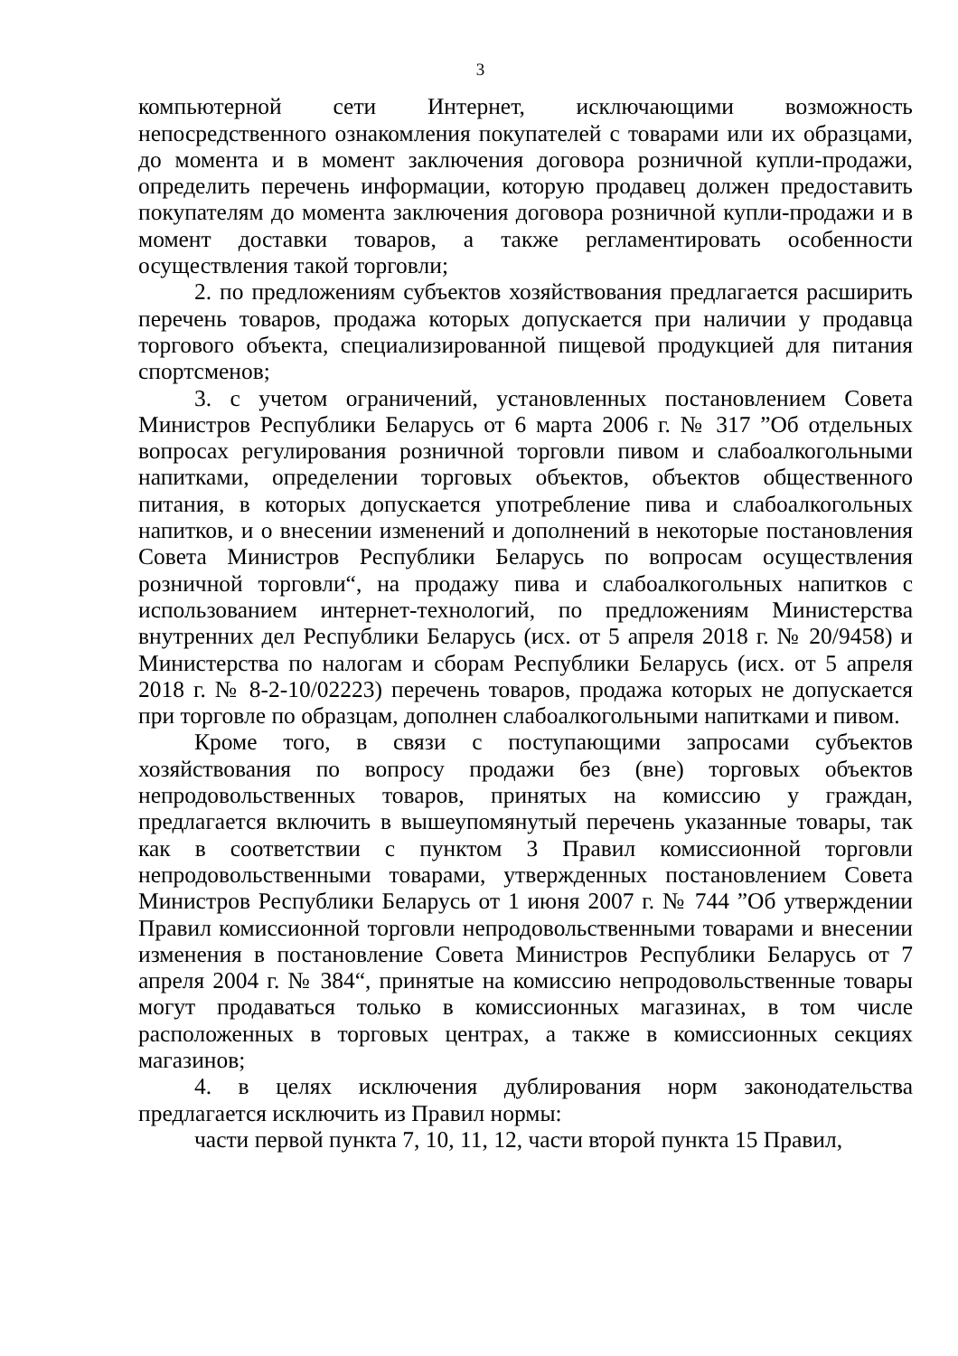3
компьютерной сети Интернет, исключающими возможность непосредственного ознакомления покупателей с товарами или их образцами, до момента и в момент заключения договора розничной купли-продажи, определить перечень информации, которую продавец должен предоставить покупателям до момента заключения договора розничной купли-продажи и в момент доставки товаров, а также регламентировать особенности осуществления такой торговли;
2. по предложениям субъектов хозяйствования предлагается расширить перечень товаров, продажа которых допускается при наличии у продавца торгового объекта, специализированной пищевой продукцией для питания спортсменов;
3. с учетом ограничений, установленных постановлением Совета Министров Республики Беларусь от 6 марта 2006 г. № 317 ”Об отдельных вопросах регулирования розничной торговли пивом и слабоалкогольными напитками, определении торговых объектов, объектов общественного питания, в которых допускается употребление пива и слабоалкогольных напитков, и о внесении изменений и дополнений в некоторые постановления Совета Министров Республики Беларусь по вопросам осуществления розничной торговли“, на продажу пива и слабоалкогольных напитков с использованием интернет-технологий, по предложениям Министерства внутренних дел Республики Беларусь (исх. от 5 апреля 2018 г. № 20/9458) и Министерства по налогам и сборам Республики Беларусь (исх. от 5 апреля 2018 г. № 8-2-10/02223) перечень товаров, продажа которых не допускается при торговле по образцам, дополнен слабоалкогольными напитками и пивом.
Кроме того, в связи с поступающими запросами субъектов хозяйствования по вопросу продажи без (вне) торговых объектов непродовольственных товаров, принятых на комиссию у граждан, предлагается включить в вышеупомянутый перечень указанные товары, так как в соответствии с пунктом 3 Правил комиссионной торговли непродовольственными товарами, утвержденных постановлением Совета Министров Республики Беларусь от 1 июня 2007 г. № 744 ”Об утверждении Правил комиссионной торговли непродовольственными товарами и внесении изменения в постановление Совета Министров Республики Беларусь от 7 апреля 2004 г. № 384“, принятые на комиссию непродовольственные товары могут продаваться только в комиссионных магазинах, в том числе расположенных в торговых центрах, а также в комиссионных секциях магазинов;
4. в целях исключения дублирования норм законодательства предлагается исключить из Правил нормы:
части первой пункта 7, 10, 11, 12, части второй пункта 15 Правил,